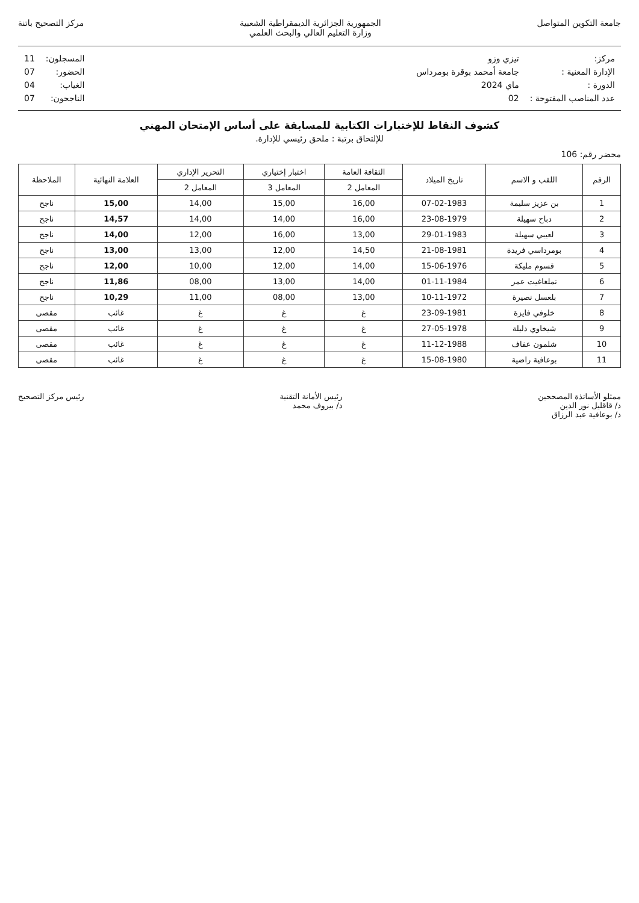جامعة التكوين المتواصل الجمهورية الجزائرية الديمقراطية الشعبية
وزارة التعليم العالي والبحث العلمي
مركز التصحيح باتنة
| مركز: | تيزي وزو |
| الإدارة المعنية : | جامعة أمحمد بوقرة بومرداس |
| الدورة : | ماي 2024 |
| عدد المناصب المفتوحة : | 02 |
| المسجلون: | 11 |
| الحضور: | 07 |
| الغياب: | 04 |
| الناجحون: | 07 |
كشوف النقاط للإختبارات الكتابية للمسابقة على أساس الإمتحان المهني
للإلتحاق برتبة : ملحق رئيسي للإدارة.
محضر رقم: 106
| الرقم | اللقب و الاسم | تاريخ الميلاد | الثقافة العامة | اختبار إختياري | التحرير الإداري | العلامة النهائية | الملاحظة |
| --- | --- | --- | --- | --- | --- | --- | --- |
| | | | المعامل 2 | المعامل 3 | المعامل 2 | | |
| 1 | بن عزيز سليمة | 07-02-1983 | 16,00 | 15,00 | 14,00 | 15,00 | ناجح |
| 2 | دباح سهيلة | 23-08-1979 | 16,00 | 14,00 | 14,00 | 14,57 | ناجح |
| 3 | لعيبي سهيلة | 29-01-1983 | 13,00 | 16,00 | 12,00 | 14,00 | ناجح |
| 4 | بومرداسي فريدة | 21-08-1981 | 14,50 | 12,00 | 13,00 | 13,00 | ناجح |
| 5 | قسوم مليكة | 15-06-1976 | 14,00 | 12,00 | 10,00 | 12,00 | ناجح |
| 6 | تملغاغيت عمر | 01-11-1984 | 14,00 | 13,00 | 08,00 | 11,86 | ناجح |
| 7 | بلعسل نصيرة | 10-11-1972 | 13,00 | 08,00 | 11,00 | 10,29 | ناجح |
| 8 | خلوفي فايزة | 23-09-1981 | غ | غ | غ | غائب | مقصى |
| 9 | شيخاوي دليلة | 27-05-1978 | غ | غ | غ | غائب | مقصى |
| 10 | شلمون عفاف | 11-12-1988 | غ | غ | غ | غائب | مقصى |
| 11 | بوعافية راضية | 15-08-1980 | غ | غ | غ | غائب | مقصى |
ممثلو الأساتذة المصححين
د/ قاقليل نور الدين
د/ بوعافية عبد الرزاق
رئيس الأمانة التقنية
د/ بيروف محمد
رئيس مركز التصحيح